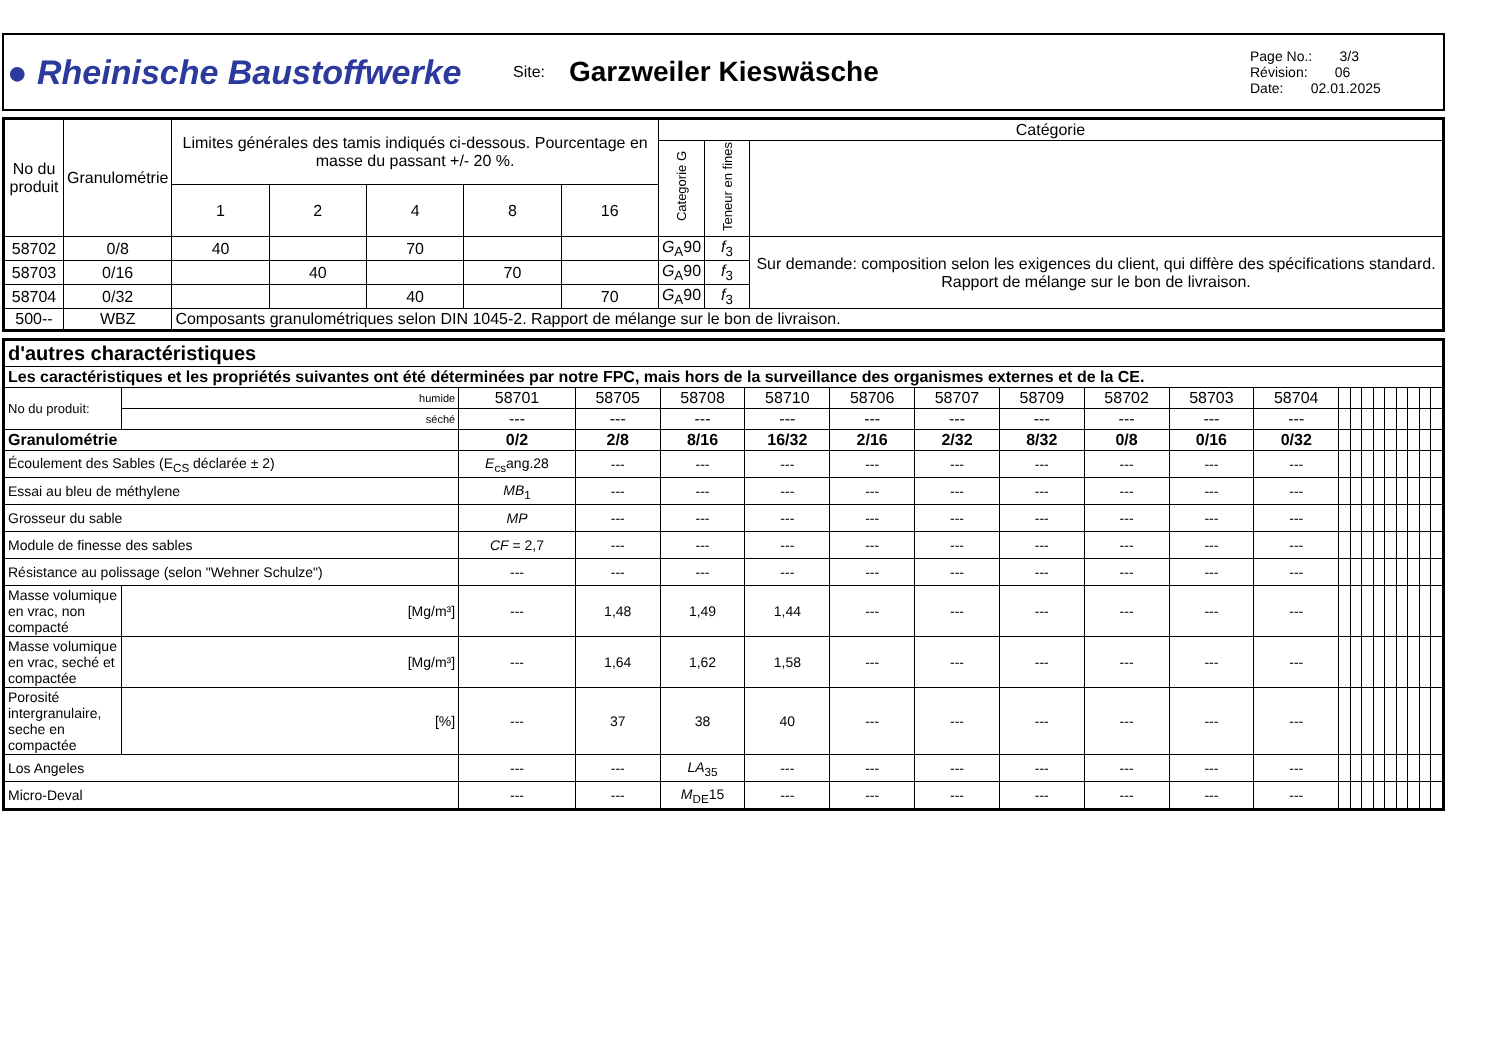| ● Rheinische Baustoffwerke | Site: | Garzweiler Kieswäsche | Page No.: 3/3 Révision: 06 Date: 02.01.2025 |
| No du produit | Granulométrie | Limites générales des tamis indiqués ci-dessous. Pourcentage en masse du passant +/- 20 %. | | | | | Catégorie | | |
| --- | --- | --- | --- | --- | --- | --- | --- | --- | --- |
| | | | | | | | Categorie G | Teneur en fines | |
| | | 1 | 2 | 4 | 8 | 16 | | | |
| 58702 | 0/8 | 40 | | 70 | | | G<sub>A</sub>90 | f<sub>3</sub> | Sur demande: composition selon les exigences du client, qui diffère des spécifications standard. Rapport de mélange sur le bon de livraison. |
| 58703 | 0/16 | | 40 | | 70 | | G<sub>A</sub>90 | f<sub>3</sub> | |
| 58704 | 0/32 | | | 40 | | 70 | G<sub>A</sub>90 | f<sub>3</sub> | |
| 500-- | WBZ | Composants granulométriques selon DIN 1045-2. Rapport de mélange sur le bon de livraison. | | | | | | | |
| d'autres charactéristiques | | | | | | | | | | | | | | | | | | | | |
| Les caractéristiques et les propriétés suivantes ont été déterminées par notre FPC, mais hors de la surveillance des organismes externes et de la CE. | | | | | | | | | | | | | | | | | | | | |
| No du produit: | humide | 58701 | 58705 | 58708 | 58710 | 58706 | 58707 | 58709 | 58702 | 58703 | 58704 | | | | | | | | | |
| | séché | --- | --- | --- | --- | --- | --- | --- | --- | --- | --- | | | | | | | | | |
| Granulométrie | | 0/2 | 2/8 | 8/16 | 16/32 | 2/16 | 2/32 | 8/32 | 0/8 | 0/16 | 0/32 | | | | | | | | | |
| Écoulement des Sables (E<sub>CS</sub> déclarée ± 2) | | E<sub>cs</sub>ang.28 | --- | --- | --- | --- | --- | --- | --- | --- | --- | | | | | | | | | |
| Essai au bleu de méthylene | | MB<sub>1</sub> | --- | --- | --- | --- | --- | --- | --- | --- | --- | | | | | | | | | |
| Grosseur du sable | | MP | --- | --- | --- | --- | --- | --- | --- | --- | --- | | | | | | | | | |
| Module de finesse des sables | | CF = 2,7 | --- | --- | --- | --- | --- | --- | --- | --- | --- | | | | | | | | | |
| Résistance au polissage (selon "Wehner Schulze") | | --- | --- | --- | --- | --- | --- | --- | --- | --- | --- | | | | | | | | | |
| Masse volumique en vrac, non compacté | [Mg/m³] | --- | 1,48 | 1,49 | 1,44 | --- | --- | --- | --- | --- | --- | | | | | | | | | |
| Masse volumique en vrac, seché et compactée | [Mg/m³] | --- | 1,64 | 1,62 | 1,58 | --- | --- | --- | --- | --- | --- | | | | | | | | | |
| Porosité intergranulaire, seche en compactée | [%] | --- | 37 | 38 | 40 | --- | --- | --- | --- | --- | --- | | | | | | | | | |
| Los Angeles | | --- | --- | LA<sub>35</sub> | --- | --- | --- | --- | --- | --- | --- | | | | | | | | | |
| Micro-Deval | | --- | --- | M<sub>DE</sub>15 | --- | --- | --- | --- | --- | --- | --- | | | | | | | | | |